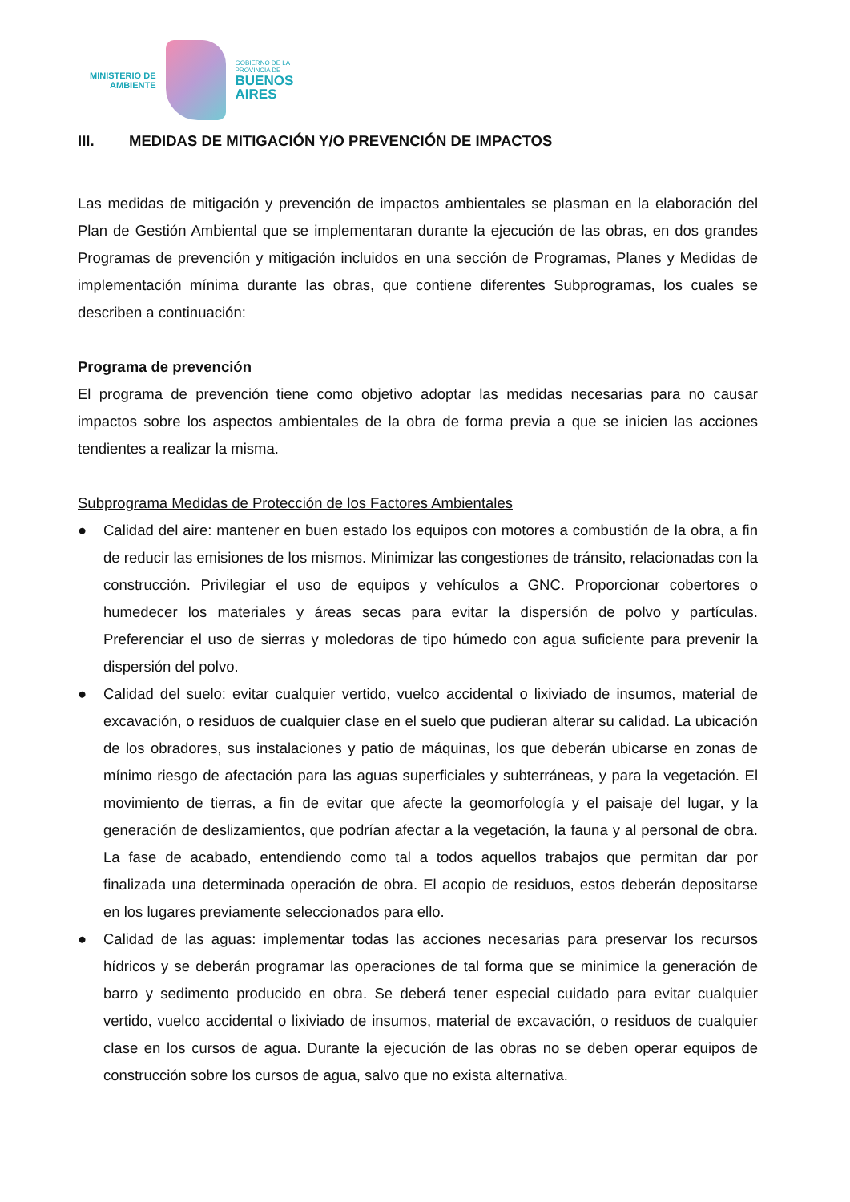MINISTERIO DE
AMBIENTE
GOBIERNO DE LA
PROVINCIA DE
BUENOS
AIRES
III. MEDIDAS DE MITIGACIÓN Y/O PREVENCIÓN DE IMPACTOS
Las medidas de mitigación y prevención de impactos ambientales se plasman en la elaboración del Plan de Gestión Ambiental que se implementaran durante la ejecución de las obras, en dos grandes Programas de prevención y mitigación incluidos en una sección de Programas, Planes y Medidas de implementación mínima durante las obras, que contiene diferentes Subprogramas, los cuales se describen a continuación:
Programa de prevención
El programa de prevención tiene como objetivo adoptar las medidas necesarias para no causar impactos sobre los aspectos ambientales de la obra de forma previa a que se inicien las acciones tendientes a realizar la misma.
Subprograma Medidas de Protección de los Factores Ambientales
● Calidad del aire: mantener en buen estado los equipos con motores a combustión de la obra, a fin de reducir las emisiones de los mismos. Minimizar las congestiones de tránsito, relacionadas con la construcción. Privilegiar el uso de equipos y vehículos a GNC. Proporcionar cobertores o humedecer los materiales y áreas secas para evitar la dispersión de polvo y partículas. Preferenciar el uso de sierras y moledoras de tipo húmedo con agua suficiente para prevenir la dispersión del polvo.
● Calidad del suelo: evitar cualquier vertido, vuelco accidental o lixiviado de insumos, material de excavación, o residuos de cualquier clase en el suelo que pudieran alterar su calidad. La ubicación de los obradores, sus instalaciones y patio de máquinas, los que deberán ubicarse en zonas de mínimo riesgo de afectación para las aguas superficiales y subterráneas, y para la vegetación. El movimiento de tierras, a fin de evitar que afecte la geomorfología y el paisaje del lugar, y la generación de deslizamientos, que podrían afectar a la vegetación, la fauna y al personal de obra. La fase de acabado, entendiendo como tal a todos aquellos trabajos que permitan dar por finalizada una determinada operación de obra. El acopio de residuos, estos deberán depositarse en los lugares previamente seleccionados para ello.
● Calidad de las aguas: implementar todas las acciones necesarias para preservar los recursos hídricos y se deberán programar las operaciones de tal forma que se minimice la generación de barro y sedimento producido en obra. Se deberá tener especial cuidado para evitar cualquier vertido, vuelco accidental o lixiviado de insumos, material de excavación, o residuos de cualquier clase en los cursos de agua. Durante la ejecución de las obras no se deben operar equipos de construcción sobre los cursos de agua, salvo que no exista alternativa.